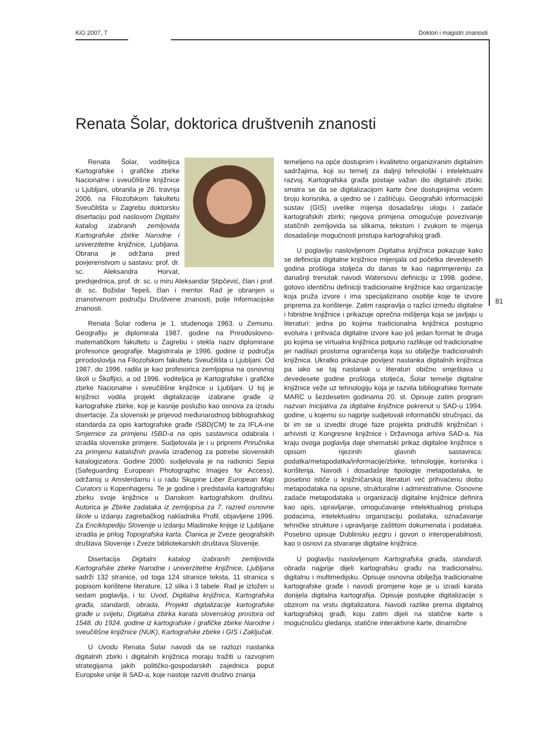KiG 2007, 7 Doktori i magistri znanosti
81
Renata Šolar, doktorica društvenih znanosti
Renata Šolar, voditeljica Kartografske i grafičke zbirke Nacionalne i sveučilišne knjižnice u Ljubljani, obranila je 26. travnja 2006. na Filozofskom fakultetu Sveučilišta u Zagrebu doktorsku disertaciju pod naslovom Digitalni katalog izabranih zemljovida Kartografske zbirke Narodne i univerzitetne knjižnice, Ljubljana. Obrana je održana pred povjerenstvom u sastavu: prof. dr. sc. Aleksandra Horvat, predsjednica, prof. dr. sc. u miru Aleksandar Stipčević, član i prof. dr. sc. Božidar Tepeš, član i mentor. Rad je obranjen u znanstvenom području Društvene znanosti, polje Informacijske znanosti.
Renata Šolar rođena je 1. studenoga 1963. u Zemunu. Geografiju je diplomirala 1987. godine na Prirodoslovno-matematičkom fakultetu u Zagrebu i stekla naziv diplomirane profesorice geografije. Magistrirala je 1996. godine iz područja prirodoslovlja na Filozofskom fakultetu Sveučilišta u Ljubljani. Od 1987. do 1996. radila je kao profesorica zemljopisa na osnovnoj školi u Škofljici, a od 1996. voditeljica je Kartografske i grafičke zbirke Nacionalne i sveučilišne knjižnice u Ljubljani. U toj je knjižnici vodila projekt digitalizacije izabrane građe iz kartografske zbirke, koji je kasnije poslužio kao osnova za izradu disertacije. Za slovenski je prijevod međunarodnog bibliografskog standarda za opis kartografske građe ISBD(CM) te za IFLA-ine Smjernice za primjenu ISBD-a na opis sastavnica odabrala i izradila slovenske primjere. Sudjelovala je i u pripremi Priručnika za primjenu kataložnih pravila izrađenog za potrebe slovenskih katalogizatora. Godine 2000. sudjelovala je na radionici Sepia (Safeguarding European Photographic Images for Access), održanoj u Amsterdamu i u radu Skupine Liber European Map Curators u Kopenhagenu. Te je godine i predstavila kartografsku zbirku svoje knjižnice u Danskom kartografskom društvu. Autorica je Zbirke zadataka iz zemljopisa za 7. razred osnovne škole u izdanju zagrebačkog nakladnika Profil, objavljene 1996. Za Enciklopediju Slovenije u izdanju Mladinske knjige iz Ljubljane izradila je prilog Topografska karta. Članica je Zveze geografskih društava Slovenije i Zveze bibliotekarskih društava Slovenije.
Disertacija Digitalni katalog izabranih zemljovida Kartografske zbirke Narodne i univerzitetne knjižnice, Ljubljana sadrži 132 stranice, od toga 124 stranice teksta, 11 stranica s popisom korištene literature, 12 slika i 3 tabele. Rad je izložen u sedam poglavlja, i to: Uvod, Digitalna knjižnica, Kartografska građa, standardi, obrada, Projekti digitalizacije kartografske građe u svijetu, Digitalna zbirka karata slovenskog prostora od 1548. do 1924. godine iz kartografske i grafičke zbirke Narodne i sveučilišne knjižnice (NUK), Kartografske zbirke i GIS i Zaključak.
U Uvodu Renata Šolar navodi da se razlozi nastanka digitalnih zbirki i digitalnih knjižnica moraju tražiti u razvojnim strategijama jakih političko-gospodarskih zajednica poput Europske unije ili SAD-a, koje nastoje razviti društvo znanja
temeljeno na opće dostupnim i kvalitetno organiziranim digitalnim sadržajima, koji su temelj za daljnji tehnološki i intelektualni razvoj. Kartografska građa postaje važan dio digitalnih zbirki; smatra se da se digitalizacijom karte čine dostupnijima većem broju korisnika, a ujedno se i zaštićuju. Geografski informacijski sustav (GIS) uvelike mijenja dosadašnju ulogu i zadaće kartografskih zbirki; njegova primjena omogućuje povezivanje statičnih zemljovida sa slikama, tekstom i zvukom te mijenja dosadašnje mogućnosti pristupa kartografskoj građi.
U poglavlju naslovljenom Digitalna knjižnica pokazuje kako se definicija digitalne knjižnice mijenjala od početka devedesetih godina prošloga stoljeća do danas te kao najprimjereniju za današnji trenutak navodi Watersovu definiciju iz 1998. godine, gotovo identičnu definiciji tradicionalne knjižnice kao organizacije koja pruža izvore i ima specijalizirano osoblje koje te izvore priprema za korištenje. Zatim raspravlja o razlici između digitalne i hibridne knjižnice i prikazuje oprečna mišljenja koja se javljaju u literaturi: jedna po kojima tradicionalna knjižnica postupno evoluira i prihvaća digitalne izvore kao još jedan format te druga po kojima se virtualna knjižnica potpuno razlikuje od tradicionalne jer nadilazi prostorna ograničenja koja su obilježje tradicionalnih knjižnica. Ukratko prikazuje povijest nastanka digitalnih knjižnica pa iako se taj nastanak u literaturi obično smještava u devedesete godine prošloga stoljeća, Šolar temelje digitalne knjižnice veže uz tehnologiju koja je razvila bibliografske formate MARC u šezdesetim godinama 20. st. Opisuje zatim program nazvan Inicijativa za digitalne knjižnice pokrenut u SAD-u 1994. godine, u kojemu su najprije sudjelovali informatički stručnjaci, da bi im se u izvedbi druge faze projekta pridružili knjižničari i arhivisti iz Kongresne knjižnice i Državnoga arhiva SAD-a. Na kraju ovoga poglavlja daje shematski prikaz digitalne knjižnice s opisom njezinih glavnih sastavnica: podatka/metapodatka/informacije/zbirke, tehnologije, korisnika i korištenja. Navodi i dosadašnje tipologije metapodataka, te posebno ističe u knjižničarskoj literaturi već prihvaćenu diobu metapodataka na opisne, strukturalne i administrativne. Osnovne zadaće metapodataka u organizaciji digitalne knjižnice definira kao opis, upravljanje, omogućavanje intelektualnog pristupa podacima, intelektualnu organizaciju podataka, označavanje tehničke strukture i upravljanje zaštitom dokumenata i podataka. Posebno opisuje Dublinsku jezgru i govori o interoperabilnosti, kao o osnovi za stvaranje digitalne knjižnice.
U poglavlju naslovljenom Kartografska građa, standardi, obrada najprije dijeli kartografsku građu na tradicionalnu, digitalnu i multimedijsku. Opisuje osnovna obilježja tradicionalne kartografske građe i navodi promjene koje je u izradi karata donijela digitalna kartografija. Opisuje postupke digitalizacije s obzirom na vrstu digitalizatora. Navodi razlike prema digitalnoj kartografskoj građi, koju zatim dijeli na statične karte s mogućnošću gledanja, statične interaktivne karte, dinamične